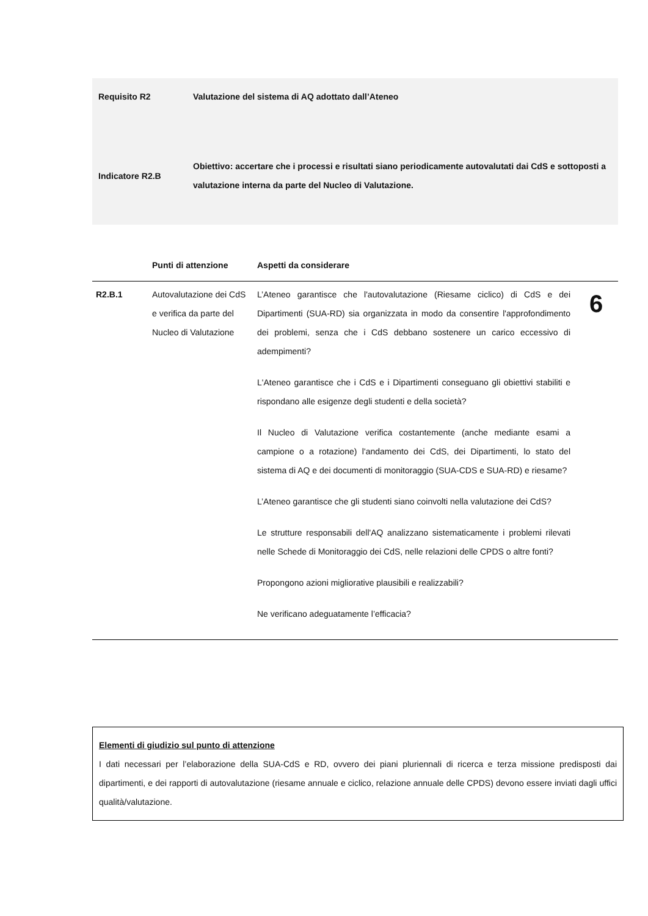| Requisito R2 | Valutazione del sistema di AQ adottato dall’Ateneo |
| Indicatore R2.B | Obiettivo: accertare che i processi e risultati siano periodicamente autovalutati dai CdS e sottoposti a valutazione interna da parte del Nucleo di Valutazione. |
| | Punti di attenzione | Aspetti da considerare | |
| --- | --- | --- | --- |
| R2.B.1 | Autovalutazione dei CdS e verifica da parte del Nucleo di Valutazione | L’Ateneo garantisce che l'autovalutazione (Riesame ciclico) di CdS e dei Dipartimenti (SUA-RD) sia organizzata in modo da consentire l'approfondimento dei problemi, senza che i CdS debbano sostenere un carico eccessivo di adempimenti? L'Ateneo garantisce che i CdS e i Dipartimenti conseguano gli obiettivi stabiliti e rispondano alle esigenze degli studenti e della società? Il Nucleo di Valutazione verifica costantemente (anche mediante esami a campione o a rotazione) l'andamento dei CdS, dei Dipartimenti, lo stato del sistema di AQ e dei documenti di monitoraggio (SUA-CDS e SUA-RD) e riesame? L’Ateneo garantisce che gli studenti siano coinvolti nella valutazione dei CdS? Le strutture responsabili dell'AQ analizzano sistematicamente i problemi rilevati nelle Schede di Monitoraggio dei CdS, nelle relazioni delle CPDS o altre fonti? Propongono azioni migliorative plausibili e realizzabili? Ne verificano adeguatamente l’efficacia? | 6 |
Elementi di giudizio sul punto di attenzione
I dati necessari per l’elaborazione della SUA-CdS e RD, ovvero dei piani pluriennali di ricerca e terza missione predisposti dai dipartimenti, e dei rapporti di autovalutazione (riesame annuale e ciclico, relazione annuale delle CPDS) devono essere inviati dagli uffici qualità/valutazione.